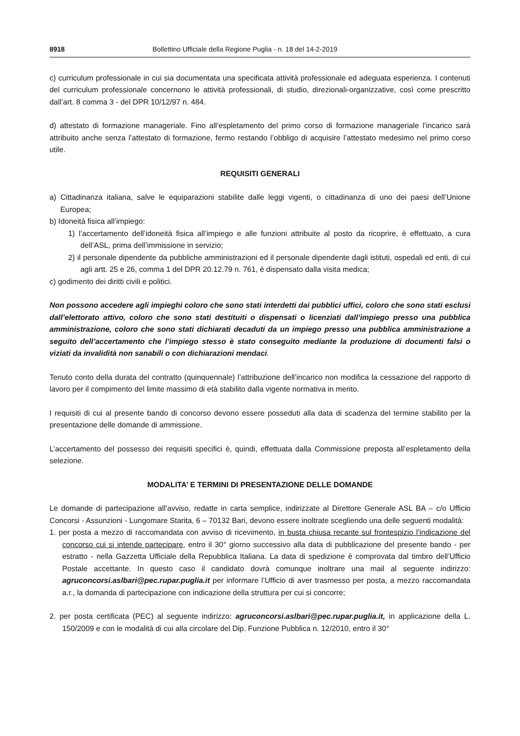8918 Bollettino Ufficiale della Regione Puglia - n. 18 del 14-2-2019
c) curriculum professionale in cui sia documentata una specificata attività professionale ed adeguata esperienza. I contenuti del curriculum professionale concernono le attività professionali, di studio, direzionali-organizzative, così come prescritto dall’art. 8 comma 3 - del DPR 10/12/97 n. 484.
d) attestato di formazione manageriale. Fino all’espletamento del primo corso di formazione manageriale l’incarico sarà attribuito anche senza l’attestato di formazione, fermo restando l’obbligo di acquisire l’attestato medesimo nel primo corso utile.
REQUISITI GENERALI
a) Cittadinanza italiana, salve le equiparazioni stabilite dalle leggi vigenti, o cittadinanza di uno dei paesi dell’Unione Europea;
b) Idoneità fisica all’impiego:
1) l’accertamento dell’idoneità fisica all’impiego e alle funzioni attribuite al posto da ricoprire, è effettuato, a cura dell’ASL, prima dell’immissione in servizio;
2) il personale dipendente da pubbliche amministrazioni ed il personale dipendente dagli istituti, ospedali ed enti, di cui agli artt. 25 e 26, comma 1 del DPR 20.12.79 n. 761, è dispensato dalla visita medica;
c) godimento dei diritti civili e politici.
Non possono accedere agli impieghi coloro che sono stati interdetti dai pubblici uffici, coloro che sono stati esclusi dall’elettorato attivo, coloro che sono stati destituiti o dispensati o licenziati dall’impiego presso una pubblica amministrazione, coloro che sono stati dichiarati decaduti da un impiego presso una pubblica amministrazione a seguito dell’accertamento che l’impiego stesso è stato conseguito mediante la produzione di documenti falsi o viziati da invalidità non sanabili o con dichiarazioni mendaci.
Tenuto conto della durata del contratto (quinquennale) l’attribuzione dell’incarico non modifica la cessazione del rapporto di lavoro per il compimento del limite massimo di età stabilito dalla vigente normativa in merito.
I requisiti di cui al presente bando di concorso devono essere posseduti alla data di scadenza del termine stabilito per la presentazione delle domande di ammissione.
L’accertamento del possesso dei requisiti specifici è, quindi, effettuata dalla Commissione preposta all’espletamento della selezione.
MODALITA’ E TERMINI DI PRESENTAZIONE DELLE DOMANDE
Le domande di partecipazione all’avviso, redatte in carta semplice, indirizzate al Direttore Generale ASL BA – c/o Ufficio Concorsi - Assunzioni - Lungomare Starita, 6 – 70132 Bari, devono essere inoltrate scegliendo una delle seguenti modalità:
1. per posta a mezzo di raccomandata con avviso di ricevimento, in busta chiusa recante sul frontespizio l’indicazione del concorso cui si intende partecipare, entro il 30° giorno successivo alla data di pubblicazione del presente bando - per estratto - nella Gazzetta Ufficiale della Repubblica Italiana. La data di spedizione è comprovata dal timbro dell’Ufficio Postale accettante. In questo caso il candidato dovrà comunque inoltrare una mail al seguente indirizzo: agruconcorsi.aslbari@pec.rupar.puglia.it per informare l’Ufficio di aver trasmesso per posta, a mezzo raccomandata a.r., la domanda di partecipazione con indicazione della struttura per cui si concorre;
2. per posta certificata (PEC) al seguente indirizzo: agruconcorsi.aslbari@pec.rupar.puglia.it, in applicazione della L. 150/2009 e con le modalità di cui alla circolare del Dip. Funzione Pubblica n. 12/2010, entro il 30°